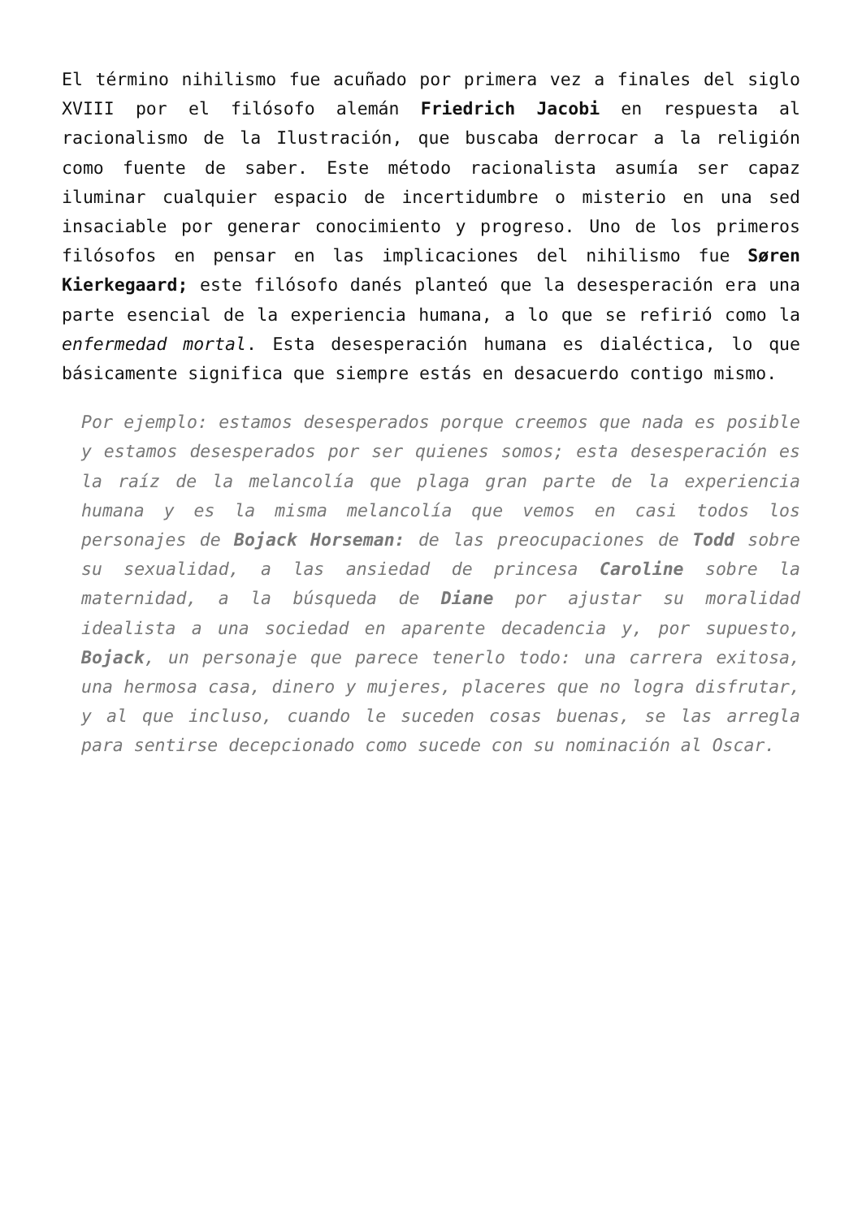El término nihilismo fue acuñado por primera vez a finales del siglo XVIII por el filósofo alemán Friedrich Jacobi en respuesta al racionalismo de la Ilustración, que buscaba derrocar a la religión como fuente de saber. Este método racionalista asumía ser capaz iluminar cualquier espacio de incertidumbre o misterio en una sed insaciable por generar conocimiento y progreso. Uno de los primeros filósofos en pensar en las implicaciones del nihilismo fue Søren Kierkegaard; este filósofo danés planteó que la desesperación era una parte esencial de la experiencia humana, a lo que se refirió como la enfermedad mortal. Esta desesperación humana es dialéctica, lo que básicamente significa que siempre estás en desacuerdo contigo mismo.
Por ejemplo: estamos desesperados porque creemos que nada es posible y estamos desesperados por ser quienes somos; esta desesperación es la raíz de la melancolía que plaga gran parte de la experiencia humana y es la misma melancolía que vemos en casi todos los personajes de Bojack Horseman: de las preocupaciones de Todd sobre su sexualidad, a las ansiedad de princesa Caroline sobre la maternidad, a la búsqueda de Diane por ajustar su moralidad idealista a una sociedad en aparente decadencia y, por supuesto, Bojack, un personaje que parece tenerlo todo: una carrera exitosa, una hermosa casa, dinero y mujeres, placeres que no logra disfrutar, y al que incluso, cuando le suceden cosas buenas, se las arregla para sentirse decepcionado como sucede con su nominación al Oscar.